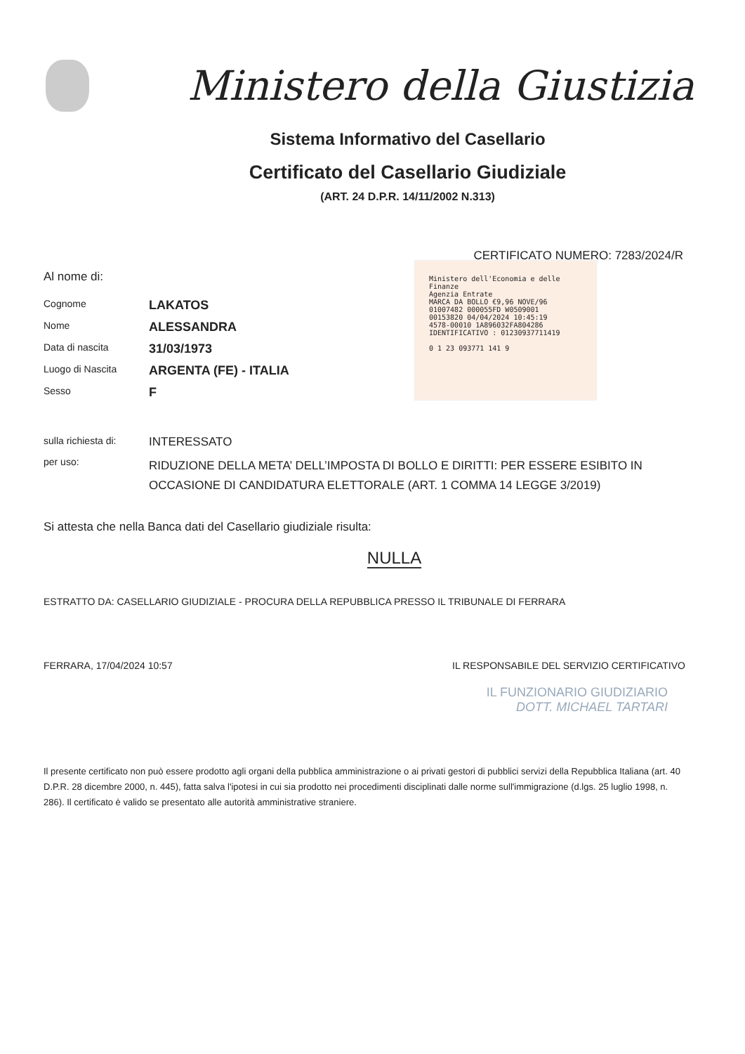Ministero della Giustizia
Sistema Informativo del Casellario
Certificato del Casellario Giudiziale
(ART. 24 D.P.R. 14/11/2002 N.313)
CERTIFICATO NUMERO: 7283/2024/R
Al nome di:
Cognome
LAKATOS
Nome
ALESSANDRA
Data di nascita
31/03/1973
Luogo di Nascita
ARGENTA (FE) - ITALIA
Sesso
F
sulla richiesta di:
INTERESSATO
per uso:
RIDUZIONE DELLA META’ DELL’IMPOSTA DI BOLLO E DIRITTI: PER ESSERE ESIBITO IN OCCASIONE DI CANDIDATURA ELETTORALE (ART. 1 COMMA 14 LEGGE 3/2019)
Si attesta che nella Banca dati del Casellario giudiziale risulta:
NULLA
ESTRATTO DA: CASELLARIO GIUDIZIALE - PROCURA DELLA REPUBBLICA PRESSO IL TRIBUNALE DI FERRARA
FERRARA, 17/04/2024 10:57 IL RESPONSABILE DEL SERVIZIO CERTIFICATIVO
IL FUNZIONARIO GIUDIZIARIO
DOTT. MICHAEL TARTARI
Il presente certificato non può essere prodotto agli organi della pubblica amministrazione o ai privati gestori di pubblici servizi della Repubblica Italiana (art. 40 D.P.R. 28 dicembre 2000, n. 445), fatta salva l'ipotesi in cui sia prodotto nei procedimenti disciplinati dalle norme sull'immigrazione (d.lgs. 25 luglio 1998, n. 286). Il certificato è valido se presentato alle autorità amministrative straniere.
Ministero dell'Economia e delle Finanze
Agenzia Entrate
MARCA DA BOLLO €9,96 NOVE/96
01007482 000055FD W0509001
00153820 04/04/2024 10:45:19
4578-00010 1A896032FA804286
IDENTIFICATIVO : 01230937711419
0 1 23 093771 141 9